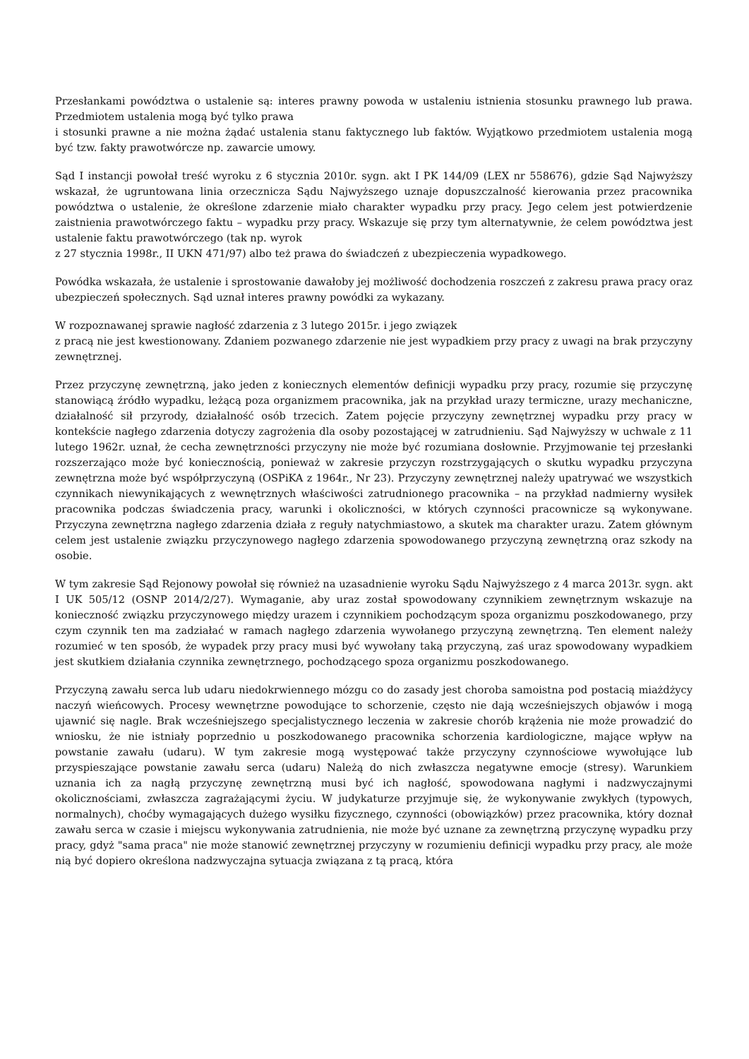Przesłankami powództwa o ustalenie są: interes prawny powoda w ustaleniu istnienia stosunku prawnego lub prawa. Przedmiotem ustalenia mogą być tylko prawa
i stosunki prawne a nie można żądać ustalenia stanu faktycznego lub faktów. Wyjątkowo przedmiotem ustalenia mogą być tzw. fakty prawotwórcze np. zawarcie umowy.
Sąd I instancji powołał treść wyroku z 6 stycznia 2010r. sygn. akt I PK 144/09 (LEX nr 558676), gdzie Sąd Najwyższy wskazał, że ugruntowana linia orzecznicza Sądu Najwyższego uznaje dopuszczalność kierowania przez pracownika powództwa o ustalenie, że określone zdarzenie miało charakter wypadku przy pracy. Jego celem jest potwierdzenie zaistnienia prawotwórczego faktu – wypadku przy pracy. Wskazuje się przy tym alternatywnie, że celem powództwa jest ustalenie faktu prawotwórczego (tak np. wyrok
z 27 stycznia 1998r., II UKN 471/97) albo też prawa do świadczeń z ubezpieczenia wypadkowego.
Powódka wskazała, że ustalenie i sprostowanie dawałoby jej możliwość dochodzenia roszczeń z zakresu prawa pracy oraz ubezpieczeń społecznych. Sąd uznał interes prawny powódki za wykazany.
W rozpoznawanej sprawie nagłość zdarzenia z 3 lutego 2015r. i jego związek
z pracą nie jest kwestionowany. Zdaniem pozwanego zdarzenie nie jest wypadkiem przy pracy z uwagi na brak przyczyny zewnętrznej.
Przez przyczynę zewnętrzną, jako jeden z koniecznych elementów definicji wypadku przy pracy, rozumie się przyczynę stanowiącą źródło wypadku, leżącą poza organizmem pracownika, jak na przykład urazy termiczne, urazy mechaniczne, działalność sił przyrody, działalność osób trzecich. Zatem pojęcie przyczyny zewnętrznej wypadku przy pracy w kontekście nagłego zdarzenia dotyczy zagrożenia dla osoby pozostającej w zatrudnieniu. Sąd Najwyższy w uchwale z 11 lutego 1962r. uznał, że cecha zewnętrzności przyczyny nie może być rozumiana dosłownie. Przyjmowanie tej przesłanki rozszerzająco może być koniecznością, ponieważ w zakresie przyczyn rozstrzygających o skutku wypadku przyczyna zewnętrzna może być współprzyczyną (OSPiKA z 1964r., Nr 23). Przyczyny zewnętrznej należy upatrywać we wszystkich czynnikach niewynikających z wewnętrznych właściwości zatrudnionego pracownika – na przykład nadmierny wysiłek pracownika podczas świadczenia pracy, warunki i okoliczności, w których czynności pracownicze są wykonywane. Przyczyna zewnętrzna nagłego zdarzenia działa z reguły natychmiastowo, a skutek ma charakter urazu. Zatem głównym celem jest ustalenie związku przyczynowego nagłego zdarzenia spowodowanego przyczyną zewnętrzną oraz szkody na osobie.
W tym zakresie Sąd Rejonowy powołał się również na uzasadnienie wyroku Sądu Najwyższego z 4 marca 2013r. sygn. akt I UK 505/12 (OSNP 2014/2/27). Wymaganie, aby uraz został spowodowany czynnikiem zewnętrznym wskazuje na konieczność związku przyczynowego między urazem i czynnikiem pochodzącym spoza organizmu poszkodowanego, przy czym czynnik ten ma zadziałać w ramach nagłego zdarzenia wywołanego przyczyną zewnętrzną. Ten element należy rozumieć w ten sposób, że wypadek przy pracy musi być wywołany taką przyczyną, zaś uraz spowodowany wypadkiem jest skutkiem działania czynnika zewnętrznego, pochodzącego spoza organizmu poszkodowanego.
Przyczyną zawału serca lub udaru niedokrwiennego mózgu co do zasady jest choroba samoistna pod postacią miażdżycy naczyń wieńcowych. Procesy wewnętrzne powodujące to schorzenie, często nie dają wcześniejszych objawów i mogą ujawnić się nagle. Brak wcześniejszego specjalistycznego leczenia w zakresie chorób krążenia nie może prowadzić do wniosku, że nie istniały poprzednio u poszkodowanego pracownika schorzenia kardiologiczne, mające wpływ na powstanie zawału (udaru). W tym zakresie mogą występować także przyczyny czynnościowe wywołujące lub przyspieszające powstanie zawału serca (udaru) Należą do nich zwłaszcza negatywne emocje (stresy). Warunkiem uznania ich za nagłą przyczynę zewnętrzną musi być ich nagłość, spowodowana nagłymi i nadzwyczajnymi okolicznościami, zwłaszcza zagrażającymi życiu. W judykaturze przyjmuje się, że wykonywanie zwykłych (typowych, normalnych), choćby wymagających dużego wysiłku fizycznego, czynności (obowiązków) przez pracownika, który doznał zawału serca w czasie i miejscu wykonywania zatrudnienia, nie może być uznane za zewnętrzną przyczynę wypadku przy pracy, gdyż "sama praca" nie może stanowić zewnętrznej przyczyny w rozumieniu definicji wypadku przy pracy, ale może nią być dopiero określona nadzwyczajna sytuacja związana z tą pracą, która